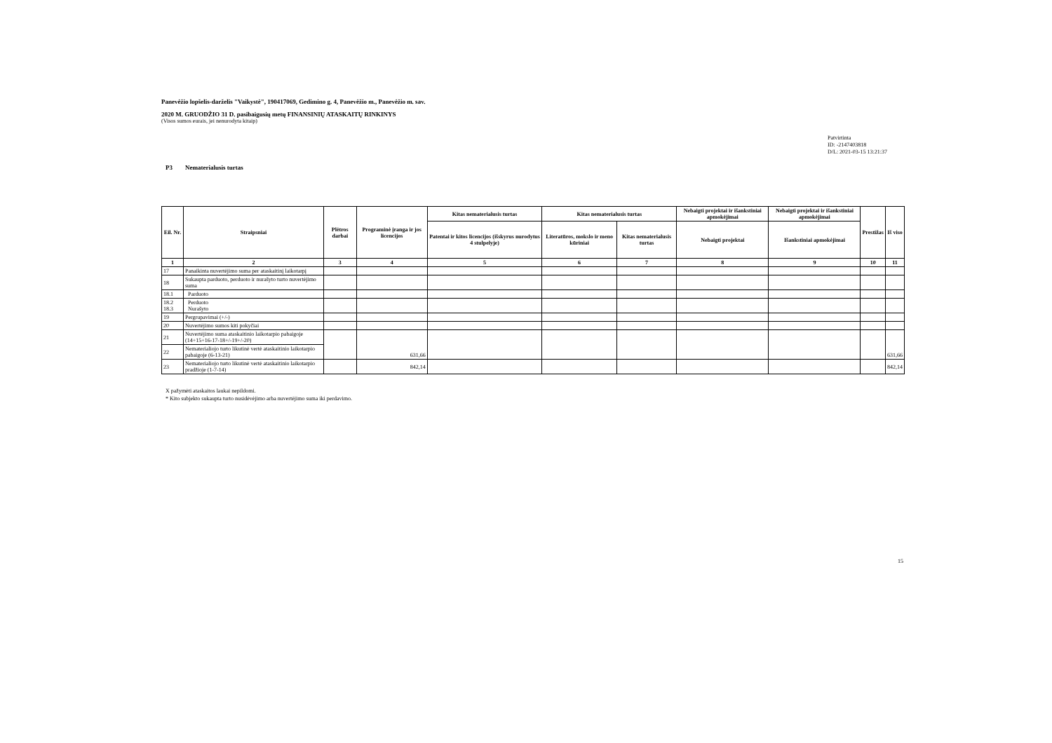Panevėžio lopšelis-darželis "Vaikystė", 190417069, Gedimino g. 4, Panevėžio m., Panevėžio m. sav.
2020 M. GRUODŽIO 31 D. pasibaigusių metų FINANSINIŲ ATASKAITŲ RINKINYS
(Visos sumos eurais, jei nenurodyta kitaip)
Patvirtinta
ID: -2147403818
D/L: 2021-03-15 13:21:37
P3 Nematerialusis turtas
| Eil. Nr. | Straipsniai | Plėtros darbai | Programinė įranga ir jos licencijos | Kitas nematerialusis turtas | Kitas nematerialusis turtas | | Nebaigti projektai ir išankstiniai apmokėjimai | Nebaigti projektai ir išankstiniai apmokėjimai | Prestižas | Iš viso |
| --- | --- | --- | --- | --- | --- | --- | --- | --- | --- | --- |
| | | | | Patentai ir kitos licencijos (išskyrus nurodytus 4 stulpelyje) | Literatūros, mokslo ir meno kūriniai | Kitas nematerialusis turtas | Nebaigti projektai | Išankstiniai apmokėjimai | | |
| 1 | 2 | 3 | 4 | 5 | 6 | 7 | 8 | 9 | 10 | 11 |
| 17 | Panaikinta nuvertėjimo suma per ataskaitinį laikotarpį | | | | | | | | | |
| 18 | Sukaupta parduoto, perduoto ir nurašyto turto nuvertėjimo suma | | | | | | | | | |
| 18.1 | Parduoto | | | | | | | | | |
| 18.2 18.3 | Perduoto Nurašyto | | | | | | | | | |
| 19 | Pergrupavimai (+/-) | | | | | | | | | |
| 20 | Nuvertėjimo sumos kiti pokyčiai | | | | | | | | | |
| 21 | Nuvertėjimo suma ataskaitinio laikotarpio pabaigoje (14+15+16-17-18+/-19+/-20) | | 631,66 | | | | | | | 631,66 |
| 22 | Nematerialiojo turto likutinė vertė ataskaitinio laikotarpio pabaigoje (6-13-21) | | | | | | | | | |
| 23 | Nematerialiojo turto likutinė vertė ataskaitinio laikotarpio pradžioje (1-7-14) | | 842,14 | | | | | | | 842,14 |
X pažymėti ataskaitos laukai nepildomi.
* Kito subjekto sukaupta turto nusidėvėjimo arba nuvertėjimo suma iki perdavimo.
15